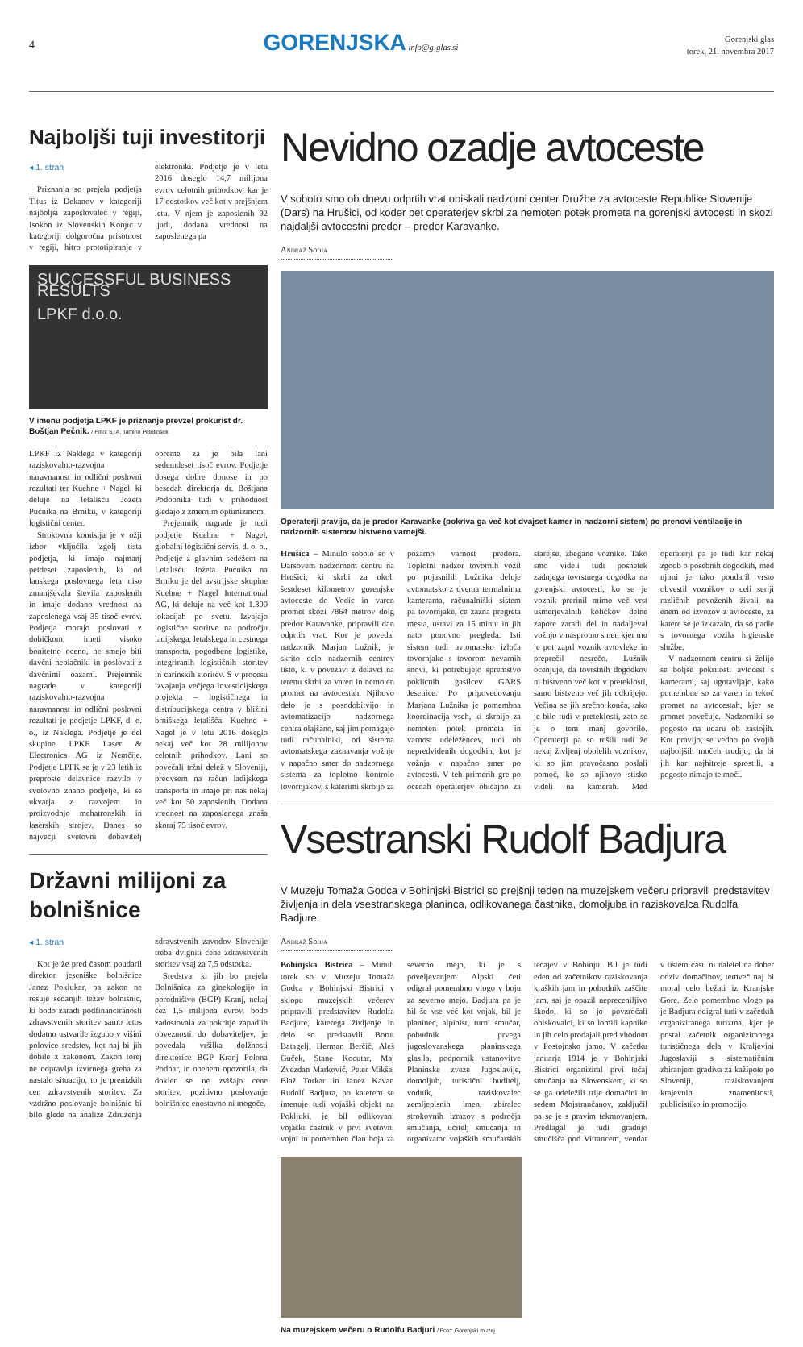4 GORENJSKA info@g-glas.si Gorenjski glas
torek, 21. novembra 2017
Najboljši tuji investitorji
◂ 1. stran
Priznanja so prejela podjetja Titus iz Dekanov v kategoriji najboljši zaposlovalec v regiji, Isokon iz Slovenskih Konjic v kategoriji dolgoročna prisotnost v regiji, hitro prototipiranje v elektroniki. Podjetje je v letu 2016 doseglo 14,7 milijona evrov celotnih prihodkov, kar je 17 odstotkov več kot v prejšnjem letu. V njem je zaposlenih 92 ljudi, dodana vrednost na zaposlenega pa
SUCCESSFUL BUSINESS RESULTS
LPKF d.o.o.
V imenu podjetja LPKF je priznanje prevzel prokurist dr. Boštjan Pečnik. / Foto: STA, Tamino Petelinšek
LPKF iz Naklega v kategoriji raziskovalno-razvojna naravnanost in odlični poslovni rezultati ter Kuehne + Nagel, ki deluje na letališču Jožeta Pučnika na Brniku, v kategoriji logistični center.
Strokovna komisija je v ožji izbor vključila zgolj tista podjetja, ki imajo najmanj petdeset zaposlenih, ki od lanskega poslovnega leta niso zmanjševala števila zaposlenih in imajo dodano vrednost na zaposlenega vsaj 35 tisoč evrov. Podjetja morajo poslovati z dobičkom, imeti visoko bonitetno oceno, ne smejo biti davčni neplačniki in poslovati z davčnimi oazami. Prejemnik nagrade v kategoriji raziskovalno-razvojna naravnanost in odlični poslovni rezultati je podjetje LPKF, d. o. o., iz Naklega. Podjetje je del skupine LPKF Laser & Electronics AG iz Nemčije. Podjetje LPFK se je v 23 letih iz preproste delavnice razvilo v svetovno znano podjetje, ki se ukvarja z razvojem in proizvodnjo mehatronskih in laserskih strojev. Danes so največji svetovni dobavitelj opreme za je bila lani sedemdeset tisoč evrov. Podjetje dosega dobre donose in po besedah direktorja dr. Boštjana Podobnika tudi v prihodnost gledajo z zmernim optimizmom.
Prejemnik nagrade je tudi podjetje Kuehne + Nagel, globalni logistični servis, d. o. o.. Podjetje z glavnim sedežem na Letališču Jožeta Pučnika na Brniku je del avstrijske skupine Kuehne + Nagel International AG, ki deluje na več kot 1.300 lokacijah po svetu. Izvajajo logistične storitve na področju ladijskega, letalskega in cestnega transporta, pogodbene logistike, integriranih logističnih storitev in carinskih storitev. S v procesu izvajanja večjega investicijskega projekta – logističnega in distribucijskega centra v bližini brniškega letališča. Kuehne + Nagel je v letu 2016 doseglo nekaj več kot 28 milijonov celotnih prihodkov. Lani so povečali tržni delež v Sloveniji, predvsem na račun ladijskega transporta in imajo pri nas nekaj več kot 50 zaposlenih. Dodana vrednost na zaposlenega znaša skoraj 75 tisoč evrov.
Državni milijoni za bolnišnice
◂ 1. stran
Kot je že pred časom poudaril direktor jeseniške bolnišnice Janez Poklukar, pa zakon ne rešuje sedanjih težav bolnišnic, ki bodo zaradi podfinanciranosti zdravstvenih storitev samo letos dodatno ustvarile izgubo v višini polovice sredstev, kot naj bi jih dobile z zakonom. Zakon torej ne odpravlja izvirnega greha za nastalo situacijo, to je prenizkih cen zdravstvenih storitev. Za vzdržno poslovanje bolnišnic bi bilo glede na analize Združenja zdravstvenih zavodov Slovenije treba dvigniti cene zdravstvenih storitev vsaj za 7,5 odstotka.
Sredstva, ki jih bo prejela Bolnišnica za ginekologijo in porodništvo (BGP) Kranj, nekaj čez 1,5 milijona evrov, bodo zadostovala za pokritje zapadlih obveznosti do dobaviteljev, je povedala vršilka dolžnosti direktorice BGP Kranj Polona Podnar, in obenem opozorila, da dokler se ne zvišajo cene storitev, pozitivno poslovanje bolnišnice enostavno ni mogoče.
Nevidno ozadje avtoceste
V soboto smo ob dnevu odprtih vrat obiskali nadzorni center Družbe za avtoceste Republike Slovenije (Dars) na Hrušici, od koder pet operaterjev skrbi za nemoten potek prometa na gorenjski avtocesti in skozi najdaljši avtocestni predor – predor Karavanke.
Andraž Sodja
Operaterji pravijo, da je predor Karavanke (pokriva ga več kot dvajset kamer in nadzorni sistem) po prenovi ventilacije in nadzornih sistemov bistveno varnejši.
Hrušica – Minulo soboto so v Darsovem nadzornem centru na Hrušici, ki skrbi za okoli šestdeset kilometrov gorenjske avtoceste do Vodic in varen promet skozi 7864 metrov dolg predor Karavanke, pripravili dan odprtih vrat. Kot je povedal nadzornik Marjan Lužnik, je skrito delo nadzornih centrov tisto, ki v povezavi z delavci na terenu skrbi za varen in nemoten promet na avtocestah. Njihovo delo je s posodobitvijo in avtomatizacijo nadzornega centra olajšano, saj jim pomagajo tudi računalniki, od sistema avtomatskega zaznavanja vožnje v napačno smer do nadzornega sistema za toplotno kontrolo tovornjakov, s katerimi skrbijo za požarno varnost predora. Toplotni nadzor tovornih vozil po pojasnilih Lužnika deluje avtomatsko z dvema termalnima kamerama, računalniški sistem pa tovornjake, če zazna pregreta mesta, ustavi za 15 minut in jih nato ponovno pregleda. Isti sistem tudi avtomatsko izloča tovornjake s tovorom nevarnih snovi, ki potrebujejo spremstvo poklicnih gasilcev GARS Jesenice. Po pripovedovanju Marjana Lužnika je pomembna koordinacija vseh, ki skrbijo za nemoten potek prometa in varnost udeležencev, tudi ob nepredvidenih dogodkih, kot je vožnja v napačno smer po avtocesti. V teh primerih gre po ocenah operaterjev običajno za starejše, zbegane voznike. Tako smo videli tudi posnetek zadnjega tovrstnega dogodka na gorenjski avtocesti, ko se je voznik prerinil mimo več vrst usmerjevalnih količkov delne zapore zaradi del in nadaljeval vožnjo v nasprotno smer, kjer mu je pot zaprl voznik avtovleke in preprečil nesrečo. Lužnik ocenjuje, da tovrstnih dogodkov ni bistveno več kot v preteklosti, samo bistveno več jih odkrijejo. Večina se jih srečno konča, tako je bilo tudi v preteklosti, zato se je o tem manj govorilo. Operaterji pa so rešili tudi že nekaj življenj obolelih voznikov, ki so jim pravočasno poslali pomoč, ko so njihovo stisko videli na kamerah. Med operaterji pa je tudi kar nekaj zgodb o posebnih dogodkih, med njimi je tako poudaril vrsto obvestil voznikov o celi seriji različnih povoženih živali na enem od izvozov z avtoceste, za katere se je izkazalo, da so padle s tovornega vozila higienske službe.
V nadzornem centru si želijo še boljše pokritosti avtocest s kamerami, saj ugotavljajo, kako pomembne so za varen in tekoč promet na avtocestah, kjer se promet povečuje. Nadzorniki so pogosto na udaru ob zastojih. Kot pravijo, se vedno po svojih najboljših močeh trudijo, da bi jih kar najhitreje sprostili, a pogosto nimajo te moči.
Vsestranski Rudolf Badjura
V Muzeju Tomaža Godca v Bohinjski Bistrici so prejšnji teden na muzejskem večeru pripravili predstavitev življenja in dela vsestranskega planinca, odlikovanega častnika, domoljuba in raziskovalca Rudolfa Badjure.
Andraž Sodja
Bohinjska Bistrica – Minuli torek so v Muzeju Tomaža Godca v Bohinjski Bistrici v sklopu muzejskih večerov pripravili predstavitev Rudolfa Badjure, katerega življenje in delo so predstavili Borut Batagelj, Herman Berčič, Aleš Guček, Stane Kocutar, Maj Zvezdan Markovič, Peter Mikša, Blaž Torkar in Janez Kavar. Rudolf Badjura, po katerem se imenuje tudi vojaški objekt na Pokljuki, je bil odlikovani vojaški častnik v prvi svetovni vojni in pomemben član boja za severno mejo, ki je s poveljevanjem Alpski četi odigral pomembno vlogo v boju za severno mejo. Badjura pa je bil še vse več kot vojak, bil je planinec, alpinist, turni smučar, pobudnik prvega jugoslovanskega planinskega glasila, podpornik ustanovitve Planinske zveze Jugoslavije, domoljub, turistični buditelj, vodnik, raziskovalec zemljepisnih imen, zbiralec strokovnih izrazov s področja smučanja, učitelj smučanja in organizator vojaških smučarskih tečajev v Bohinju. Bil je tudi eden od začetnikov raziskovanja kraških jam in pobudnik zaščite jam, saj je opazil nepreceniljivo škodo, ki so jo povzročali obiskovalci, ki so lomili kapnike in jih celo prodajali pred vhodom v Postojnsko jamo. V začetku januarja 1914 je v Bohinjski Bistrici organiziral prvi tečaj smučanja na Slovenskem, ki so se ga udeležili trije domačini in sedem Mojstrančanov, zaključil pa se je s pravim tekmovanjem. Predlagal je tudi gradnjo smučišča pod Vitrancem, vendar v tistem času ni naletel na dober odziv domačinov, temveč naj bi moral celo bežati iz Kranjske Gore. Zelo pomembno vlogo pa je Badjura odigral tudi v začetkih organiziranega turizma, kjer je postal začetnik organiziranega turističnega dela v Kraljevini Jugoslaviji s sistematičnim zbiranjem gradiva za kažipote po Sloveniji, raziskovanjem krajevnih znamenitosti, publicistiko in promocijo.
Na muzejskem večeru o Rudolfu Badjuri / Foto: Gorenjski muzej